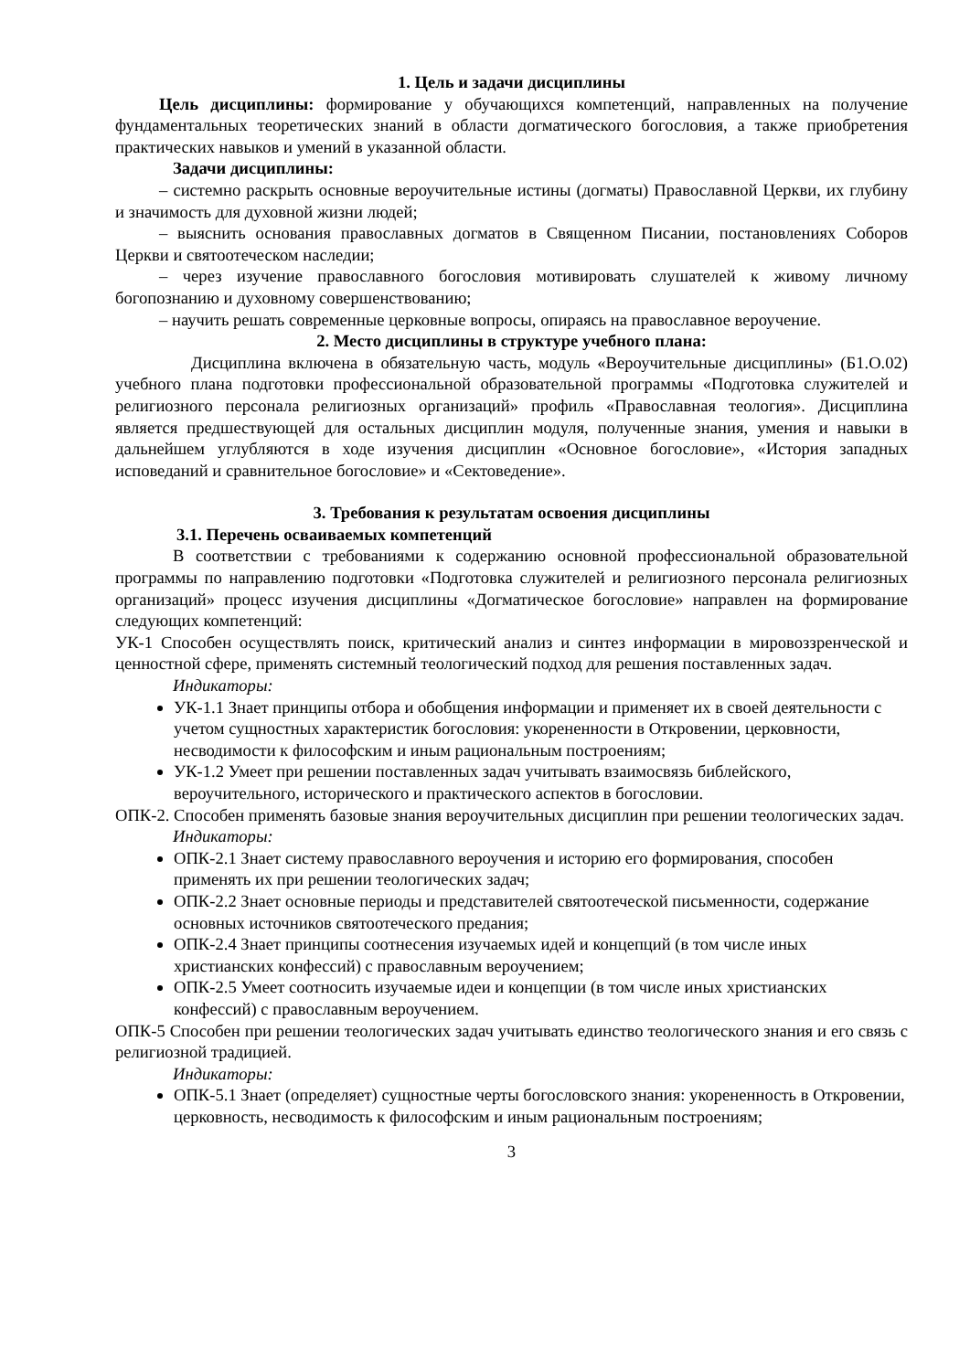1. Цель и задачи дисциплины
Цель дисциплины: формирование у обучающихся компетенций, направленных на получение фундаментальных теоретических знаний в области догматического богословия, а также приобретения практических навыков и умений в указанной области.
Задачи дисциплины:
– системно раскрыть основные вероучительные истины (догматы) Православной Церкви, их глубину и значимость для духовной жизни людей;
– выяснить основания православных догматов в Священном Писании, постановлениях Соборов Церкви и святоотеческом наследии;
– через изучение православного богословия мотивировать слушателей к живому личному богопознанию и духовному совершенствованию;
– научить решать современные церковные вопросы, опираясь на православное вероучение.
2. Место дисциплины в структуре учебного плана:
Дисциплина включена в обязательную часть, модуль «Вероучительные дисциплины» (Б1.О.02) учебного плана подготовки профессиональной образовательной программы «Подготовка служителей и религиозного персонала религиозных организаций» профиль «Православная теология». Дисциплина является предшествующей для остальных дисциплин модуля, полученные знания, умения и навыки в дальнейшем углубляются в ходе изучения дисциплин «Основное богословие», «История западных исповеданий и сравнительное богословие» и «Сектоведение».
3. Требования к результатам освоения дисциплины
3.1. Перечень осваиваемых компетенций
В соответствии с требованиями к содержанию основной профессиональной образовательной программы по направлению подготовки «Подготовка служителей и религиозного персонала религиозных организаций» процесс изучения дисциплины «Догматическое богословие» направлен на формирование следующих компетенций:
УК-1 Способен осуществлять поиск, критический анализ и синтез информации в мировоззренческой и ценностной сфере, применять системный теологический подход для решения поставленных задач.
Индикаторы:
УК-1.1 Знает принципы отбора и обобщения информации и применяет их в своей деятельности с учетом сущностных характеристик богословия: укорененности в Откровении, церковности, несводимости к философским и иным рациональным построениям;
УК-1.2 Умеет при решении поставленных задач учитывать взаимосвязь библейского, вероучительного, исторического и практического аспектов в богословии.
ОПК-2. Способен применять базовые знания вероучительных дисциплин при решении теологических задач.
Индикаторы:
ОПК-2.1 Знает систему православного вероучения и историю его формирования, способен применять их при решении теологических задач;
ОПК-2.2 Знает основные периоды и представителей святоотеческой письменности, содержание основных источников святоотеческого предания;
ОПК-2.4 Знает принципы соотнесения изучаемых идей и концепций (в том числе иных христианских конфессий) с православным вероучением;
ОПК-2.5 Умеет соотносить изучаемые идеи и концепции (в том числе иных христианских конфессий) с православным вероучением.
ОПК-5 Способен при решении теологических задач учитывать единство теологического знания и его связь с религиозной традицией.
Индикаторы:
ОПК-5.1 Знает (определяет) сущностные черты богословского знания: укорененность в Откровении, церковность, несводимость к философским и иным рациональным построениям;
3